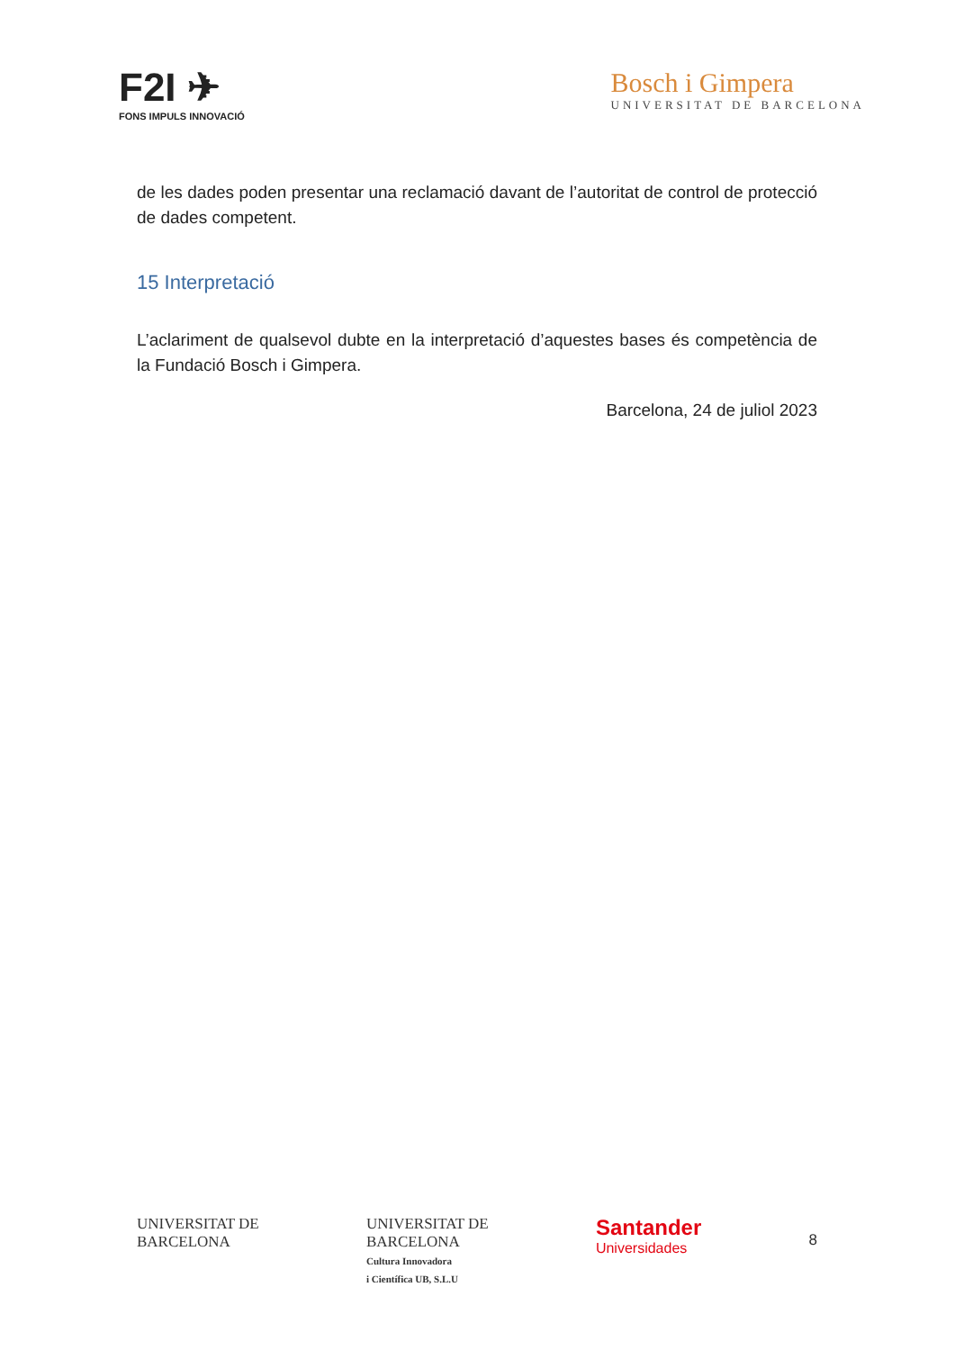F2I ✈
FONS IMPULS INNOVACIÓ
Bosch i Gimpera
UNIVERSITAT DE BARCELONA
de les dades poden presentar una reclamació davant de l’autoritat de control de protecció de dades competent.
15 Interpretació
L’aclariment de qualsevol dubte en la interpretació d’aquestes bases és competència de la Fundació Bosch i Gimpera.
Barcelona, 24 de juliol 2023
UNIVERSITAT DE
BARCELONA
UNIVERSITAT DE
BARCELONA
Cultura Innovadora
i Científica UB, S.L.U
Santander
Universidades
8